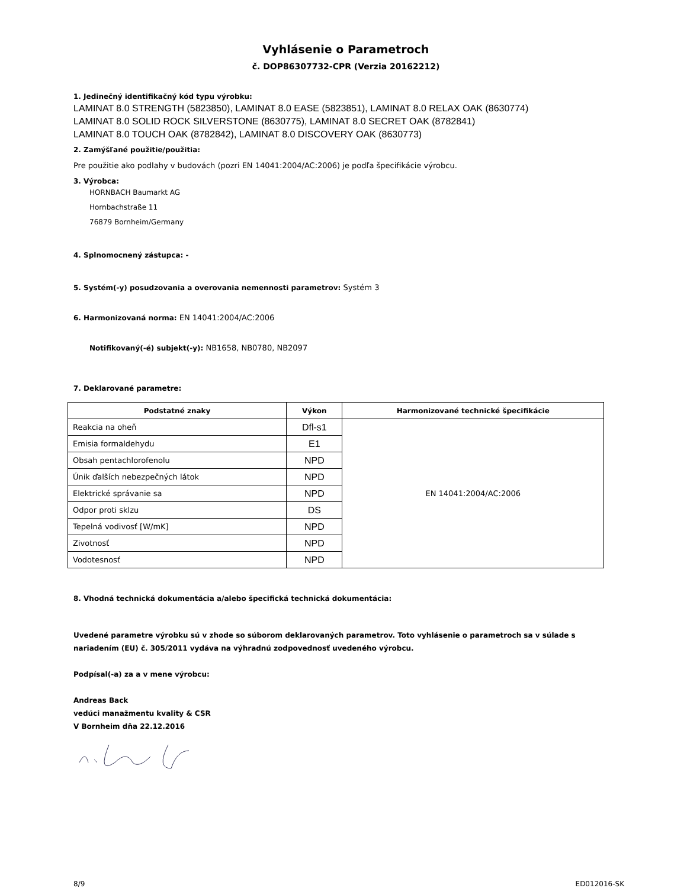Vyhlásenie o Parametroch
č. DOP86307732-CPR (Verzia 20162212)
1. Jedinečný identifikačný kód typu výrobku:
LAMINAT 8.0 STRENGTH (5823850), LAMINAT 8.0 EASE (5823851), LAMINAT 8.0 RELAX OAK (8630774)
LAMINAT 8.0 SOLID ROCK SILVERSTONE (8630775), LAMINAT 8.0 SECRET OAK (8782841)
LAMINAT 8.0 TOUCH OAK (8782842), LAMINAT 8.0 DISCOVERY OAK (8630773)
2. Zamýšľané použitie/použitia:
Pre použitie ako podlahy v budovách (pozri EN 14041:2004/AC:2006) je podľa špecifikácie výrobcu.
3. Výrobca:
HORNBACH Baumarkt AG
Hornbachstraße 11
76879 Bornheim/Germany
4. Splnomocnený zástupca: -
5. Systém(-y) posudzovania a overovania nemennosti parametrov: Systém 3
6. Harmonizovaná norma: EN 14041:2004/AC:2006
Notifikovaný(-é) subjekt(-y): NB1658, NB0780, NB2097
7. Deklarované parametre:
| Podstatné znaky | Výkon | Harmonizované technické špecifikácie |
| --- | --- | --- |
| Reakcia na oheň | Dfl-s1 | EN 14041:2004/AC:2006 |
| Emisia formaldehydu | E1 | |
| Obsah pentachlorofenolu | NPD | |
| Únik ďalších nebezpečných látok | NPD | |
| Elektrické správanie sa | NPD | |
| Odpor proti sklzu | DS | |
| Tepelná vodivosť [W/mK] | NPD | |
| Zivotnosť | NPD | |
| Vodotesnosť | NPD | |
8. Vhodná technická dokumentácia a/alebo špecifická technická dokumentácia:
Uvedené parametre výrobku sú v zhode so súborom deklarovaných parametrov. Toto vyhlásenie o parametroch sa v súlade s nariadením (EU) č. 305/2011 vydáva na výhradnú zodpovednosť uvedeného výrobcu.
Podpísal(-a) za a v mene výrobcu:
Andreas Back
vedúci manažmentu kvality & CSR
V Bornheim dňa 22.12.2016
8/9 ED012016-SK